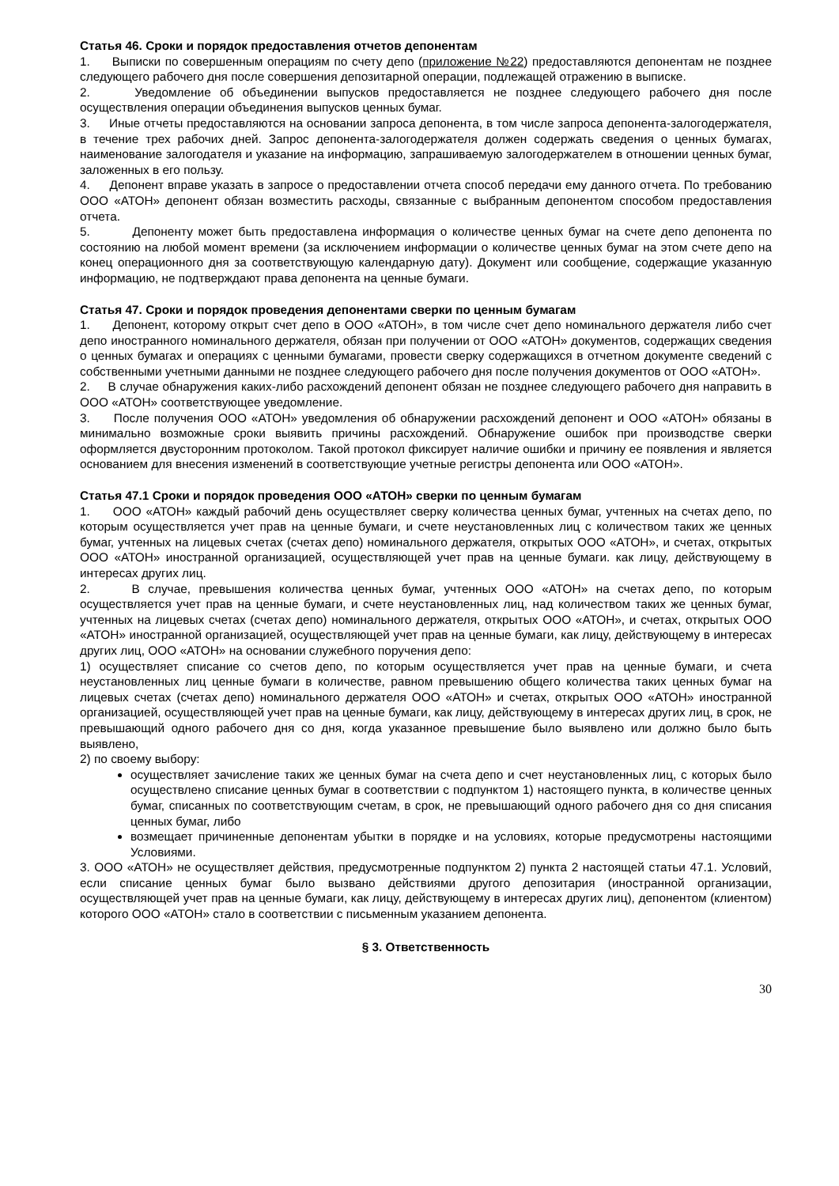Статья 46. Сроки и порядок предоставления отчетов депонентам
1. Выписки по совершенным операциям по счету депо (приложение №22) предоставляются депонентам не позднее следующего рабочего дня после совершения депозитарной операции, подлежащей отражению в выписке.
2. Уведомление об объединении выпусков предоставляется не позднее следующего рабочего дня после осуществления операции объединения выпусков ценных бумаг.
3. Иные отчеты предоставляются на основании запроса депонента, в том числе запроса депонента-залогодержателя, в течение трех рабочих дней. Запрос депонента-залогодержателя должен содержать сведения о ценных бумагах, наименование залогодателя и указание на информацию, запрашиваемую залогодержателем в отношении ценных бумаг, заложенных в его пользу.
4. Депонент вправе указать в запросе о предоставлении отчета способ передачи ему данного отчета. По требованию ООО «АТОН» депонент обязан возместить расходы, связанные с выбранным депонентом способом предоставления отчета.
5. Депоненту может быть предоставлена информация о количестве ценных бумаг на счете депо депонента по состоянию на любой момент времени (за исключением информации о количестве ценных бумаг на этом счете депо на конец операционного дня за соответствующую календарную дату). Документ или сообщение, содержащие указанную информацию, не подтверждают права депонента на ценные бумаги.
Статья 47. Сроки и порядок проведения депонентами сверки по ценным бумагам
1. Депонент, которому открыт счет депо в ООО «АТОН», в том числе счет депо номинального держателя либо счет депо иностранного номинального держателя, обязан при получении от ООО «АТОН» документов, содержащих сведения о ценных бумагах и операциях с ценными бумагами, провести сверку содержащихся в отчетном документе сведений с собственными учетными данными не позднее следующего рабочего дня после получения документов от ООО «АТОН».
2. В случае обнаружения каких-либо расхождений депонент обязан не позднее следующего рабочего дня направить в ООО «АТОН» соответствующее уведомление.
3. После получения ООО «АТОН» уведомления об обнаружении расхождений депонент и ООО «АТОН» обязаны в минимально возможные сроки выявить причины расхождений. Обнаружение ошибок при производстве сверки оформляется двусторонним протоколом. Такой протокол фиксирует наличие ошибки и причину ее появления и является основанием для внесения изменений в соответствующие учетные регистры депонента или ООО «АТОН».
Статья 47.1 Сроки и порядок проведения ООО «АТОН» сверки по ценным бумагам
1. ООО «АТОН» каждый рабочий день осуществляет сверку количества ценных бумаг, учтенных на счетах депо, по которым осуществляется учет прав на ценные бумаги, и счете неустановленных лиц с количеством таких же ценных бумаг, учтенных на лицевых счетах (счетах депо) номинального держателя, открытых ООО «АТОН», и счетах, открытых ООО «АТОН» иностранной организацией, осуществляющей учет прав на ценные бумаги. как лицу, действующему в интересах других лиц.
2. В случае, превышения количества ценных бумаг, учтенных ООО «АТОН» на счетах депо, по которым осуществляется учет прав на ценные бумаги, и счете неустановленных лиц, над количеством таких же ценных бумаг, учтенных на лицевых счетах (счетах депо) номинального держателя, открытых ООО «АТОН», и счетах, открытых ООО «АТОН» иностранной организацией, осуществляющей учет прав на ценные бумаги, как лицу, действующему в интересах других лиц, ООО «АТОН» на основании служебного поручения депо:
1) осуществляет списание со счетов депо, по которым осуществляется учет прав на ценные бумаги, и счета неустановленных лиц ценные бумаги в количестве, равном превышению общего количества таких ценных бумаг на лицевых счетах (счетах депо) номинального держателя ООО «АТОН» и счетах, открытых ООО «АТОН» иностранной организацией, осуществляющей учет прав на ценные бумаги, как лицу, действующему в интересах других лиц, в срок, не превышающий одного рабочего дня со дня, когда указанное превышение было выявлено или должно было быть выявлено,
2) по своему выбору:
осуществляет зачисление таких же ценных бумаг на счета депо и счет неустановленных лиц, с которых было осуществлено списание ценных бумаг в соответствии с подпунктом 1) настоящего пункта, в количестве ценных бумаг, списанных по соответствующим счетам, в срок, не превышающий одного рабочего дня со дня списания ценных бумаг, либо
возмещает причиненные депонентам убытки в порядке и на условиях, которые предусмотрены настоящими Условиями.
3. ООО «АТОН» не осуществляет действия, предусмотренные подпунктом 2) пункта 2 настоящей статьи 47.1. Условий, если списание ценных бумаг было вызвано действиями другого депозитария (иностранной организации, осуществляющей учет прав на ценные бумаги, как лицу, действующему в интересах других лиц), депонентом (клиентом) которого ООО «АТОН» стало в соответствии с письменным указанием депонента.
§ 3. Ответственность
30